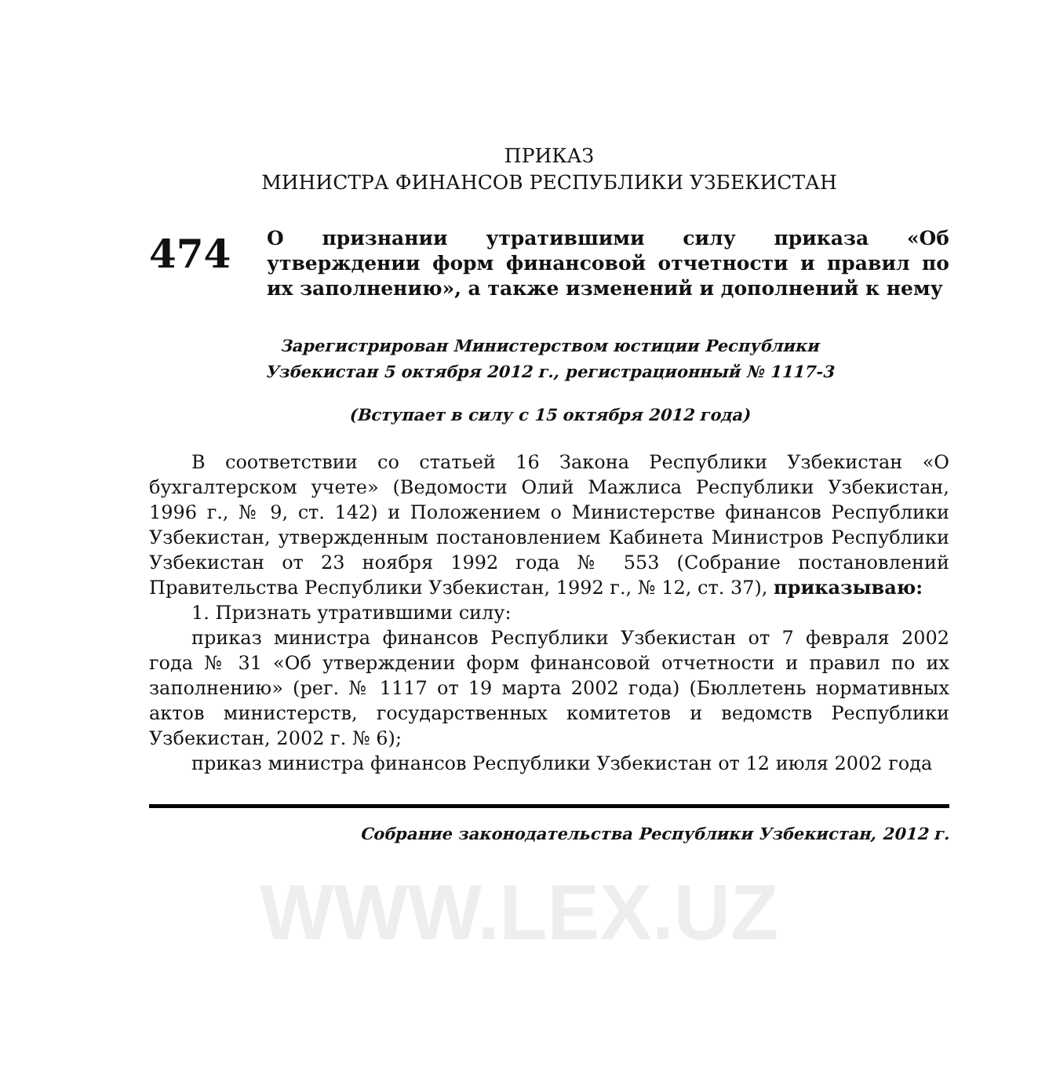ПРИКАЗ
МИНИСТРА ФИНАНСОВ РЕСПУБЛИКИ УЗБЕКИСТАН
474
О признании утратившими силу приказа «Об утверждении форм финансовой отчетности и правил по их заполнению», а также изменений и дополнений к нему
Зарегистрирован Министерством юстиции Республики
Узбекистан 5 октября 2012 г., регистрационный № 1117-3
(Вступает в силу с 15 октября 2012 года)
В соответствии со статьей 16 Закона Республики Узбекистан «О бухгалтерском учете» (Ведомости Олий Мажлиса Республики Узбекистан, 1996 г., № 9, ст. 142) и Положением о Министерстве финансов Республики Узбекистан, утвержденным постановлением Кабинета Министров Республики Узбекистан от 23 ноября 1992 года № 553 (Собрание постановлений Правительства Республики Узбекистан, 1992 г., № 12, ст. 37), приказываю:
1. Признать утратившими силу:
приказ министра финансов Республики Узбекистан от 7 февраля 2002 года № 31 «Об утверждении форм финансовой отчетности и правил по их заполнению» (рег. № 1117 от 19 марта 2002 года) (Бюллетень нормативных актов министерств, государственных комитетов и ведомств Республики Узбекистан, 2002 г. № 6);
приказ министра финансов Республики Узбекистан от 12 июля 2002 года
Собрание законодательства Республики Узбекистан, 2012 г.
WWW.LEX.UZ